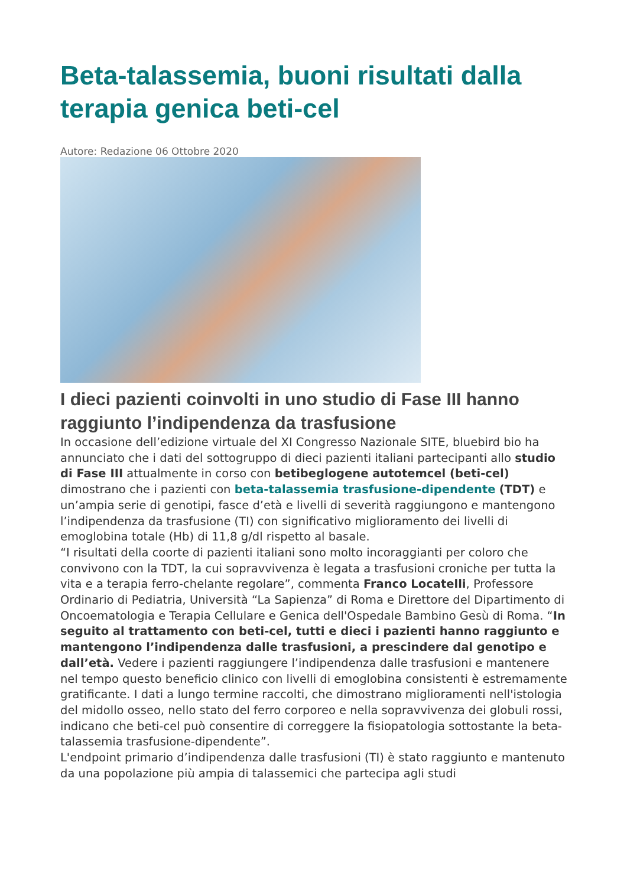Beta-talassemia, buoni risultati dalla terapia genica beti-cel
Autore: Redazione 06 Ottobre 2020
I dieci pazienti coinvolti in uno studio di Fase III hanno raggiunto l’indipendenza da trasfusione
In occasione dell’edizione virtuale del XI Congresso Nazionale SITE, bluebird bio ha annunciato che i dati del sottogruppo di dieci pazienti italiani partecipanti allo studio di Fase III attualmente in corso con betibeglogene autotemcel (beti-cel) dimostrano che i pazienti con beta-talassemia trasfusione-dipendente (TDT) e un’ampia serie di genotipi, fasce d’età e livelli di severità raggiungono e mantengono l’indipendenza da trasfusione (TI) con significativo miglioramento dei livelli di emoglobina totale (Hb) di 11,8 g/dl rispetto al basale.
“I risultati della coorte di pazienti italiani sono molto incoraggianti per coloro che convivono con la TDT, la cui sopravvivenza è legata a trasfusioni croniche per tutta la vita e a terapia ferro-chelante regolare”, commenta Franco Locatelli, Professore Ordinario di Pediatria, Università “La Sapienza” di Roma e Direttore del Dipartimento di Oncoematologia e Terapia Cellulare e Genica dell'Ospedale Bambino Gesù di Roma. “In seguito al trattamento con beti-cel, tutti e dieci i pazienti hanno raggiunto e mantengono l’indipendenza dalle trasfusioni, a prescindere dal genotipo e dall’età. Vedere i pazienti raggiungere l’indipendenza dalle trasfusioni e mantenere nel tempo questo beneficio clinico con livelli di emoglobina consistenti è estremamente gratificante. I dati a lungo termine raccolti, che dimostrano miglioramenti nell'istologia del midollo osseo, nello stato del ferro corporeo e nella sopravvivenza dei globuli rossi, indicano che beti-cel può consentire di correggere la fisiopatologia sottostante la beta-talassemia trasfusione-dipendente”.
L'endpoint primario d’indipendenza dalle trasfusioni (TI) è stato raggiunto e mantenuto da una popolazione più ampia di talassemici che partecipa agli studi